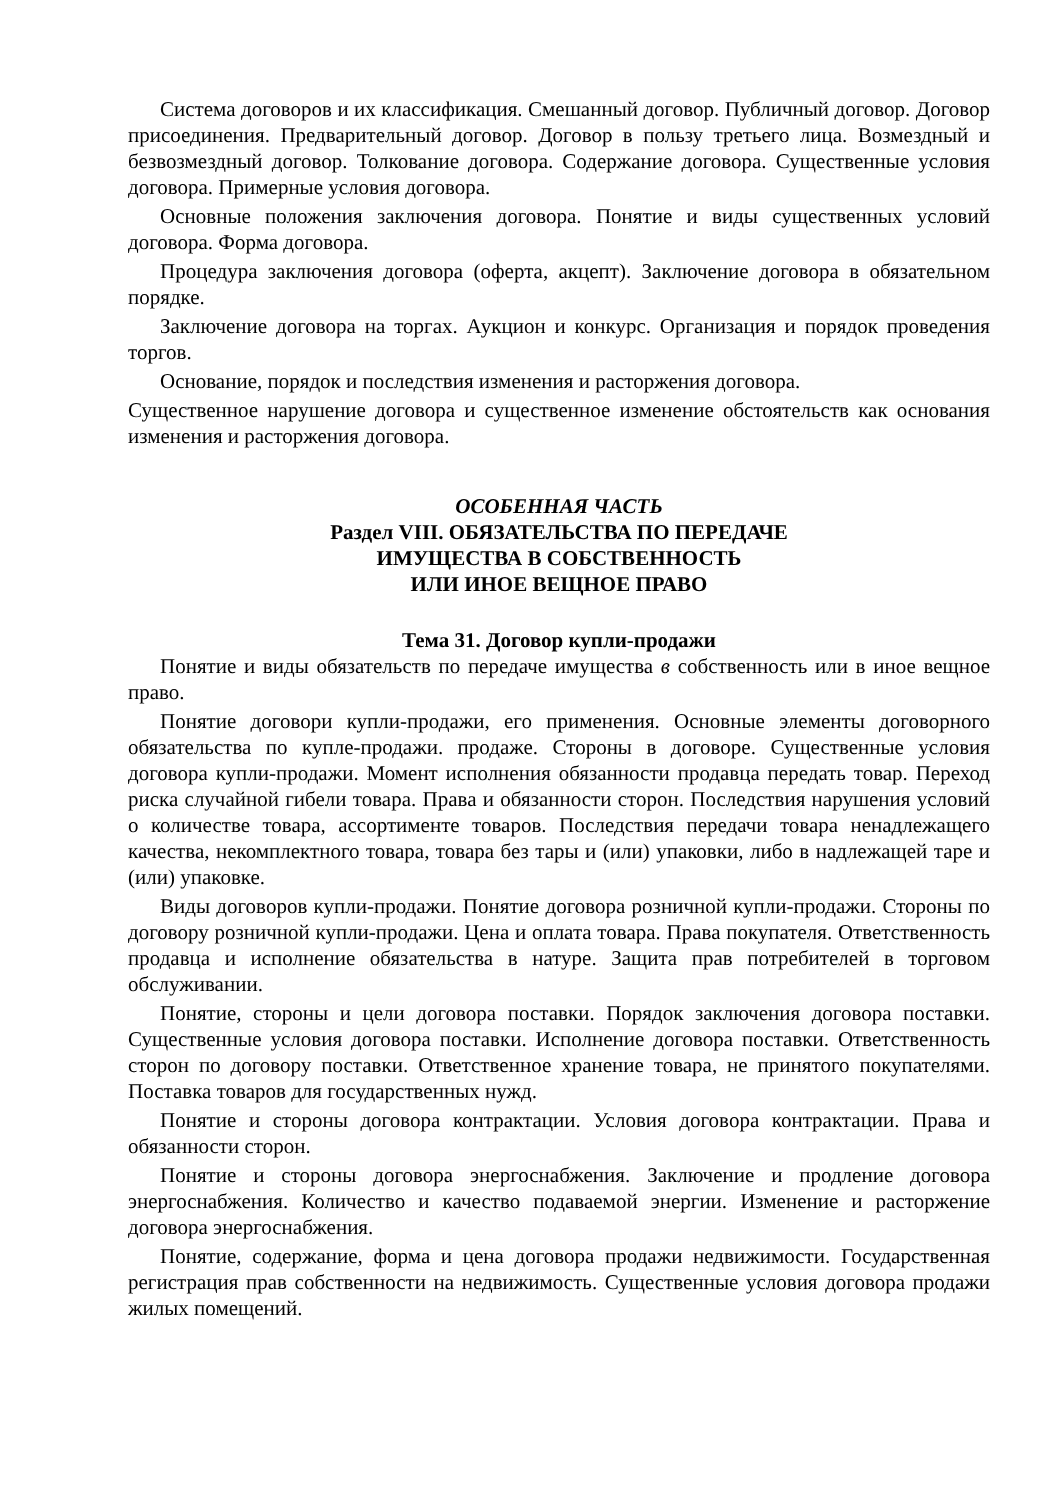Система договоров и их классификация. Смешанный договор. Публичный договор. Договор присоединения. Предварительный договор. Договор в пользу третьего лица. Возмездный и безвозмездный договор. Толкование договора. Содержание договора. Существенные условия договора. Примерные условия договора.
Основные положения заключения договора. Понятие и виды существенных условий договора. Форма договора.
Процедура заключения договора (оферта, акцепт). Заключение договора в обязательном порядке.
Заключение договора на торгах. Аукцион и конкурс. Организация и порядок проведения торгов.
Основание, порядок и последствия изменения и расторжения договора.
Существенное нарушение договора и существенное изменение обстоятельств как основания изменения и расторжения договора.
ОСОБЕННАЯ ЧАСТЬ
Раздел VIII. ОБЯЗАТЕЛЬСТВА ПО ПЕРЕДАЧЕ
ИМУЩЕСТВА В СОБСТВЕННОСТЬ
ИЛИ ИНОЕ ВЕЩНОЕ ПРАВО
Тема 31. Договор купли-продажи
Понятие и виды обязательств по передаче имущества в собственность или в иное вещное право.
Понятие договори купли-продажи, его применения. Основные элементы договорного обязательства по купле-продажи. продаже. Стороны в договоре. Существенные условия договора купли-продажи. Момент исполнения обязанности продавца передать товар. Переход риска случайной гибели товара. Права и обязанности сторон. Последствия нарушения условий о количестве товара, ассортименте товаров. Последствия передачи товара ненадлежащего качества, некомплектного товара, товара без тары и (или) упаковки, либо в надлежащей таре и (или) упаковке.
Виды договоров купли-продажи. Понятие договора розничной купли-продажи. Стороны по договору розничной купли-продажи. Цена и оплата товара. Права покупателя. Ответственность продавца и исполнение обязательства в натуре. Защита прав потребителей в торговом обслуживании.
Понятие, стороны и цели договора поставки. Порядок заключения договора поставки. Существенные условия договора поставки. Исполнение договора поставки. Ответственность сторон по договору поставки. Ответственное хранение товара, не принятого покупателями. Поставка товаров для государственных нужд.
Понятие и стороны договора контрактации. Условия договора контрактации. Права и обязанности сторон.
Понятие и стороны договора энергоснабжения. Заключение и продление договора энергоснабжения. Количество и качество подаваемой энергии. Изменение и расторжение договора энергоснабжения.
Понятие, содержание, форма и цена договора продажи недвижимости. Государственная регистрация прав собственности на недвижимость. Существенные условия договора продажи жилых помещений.